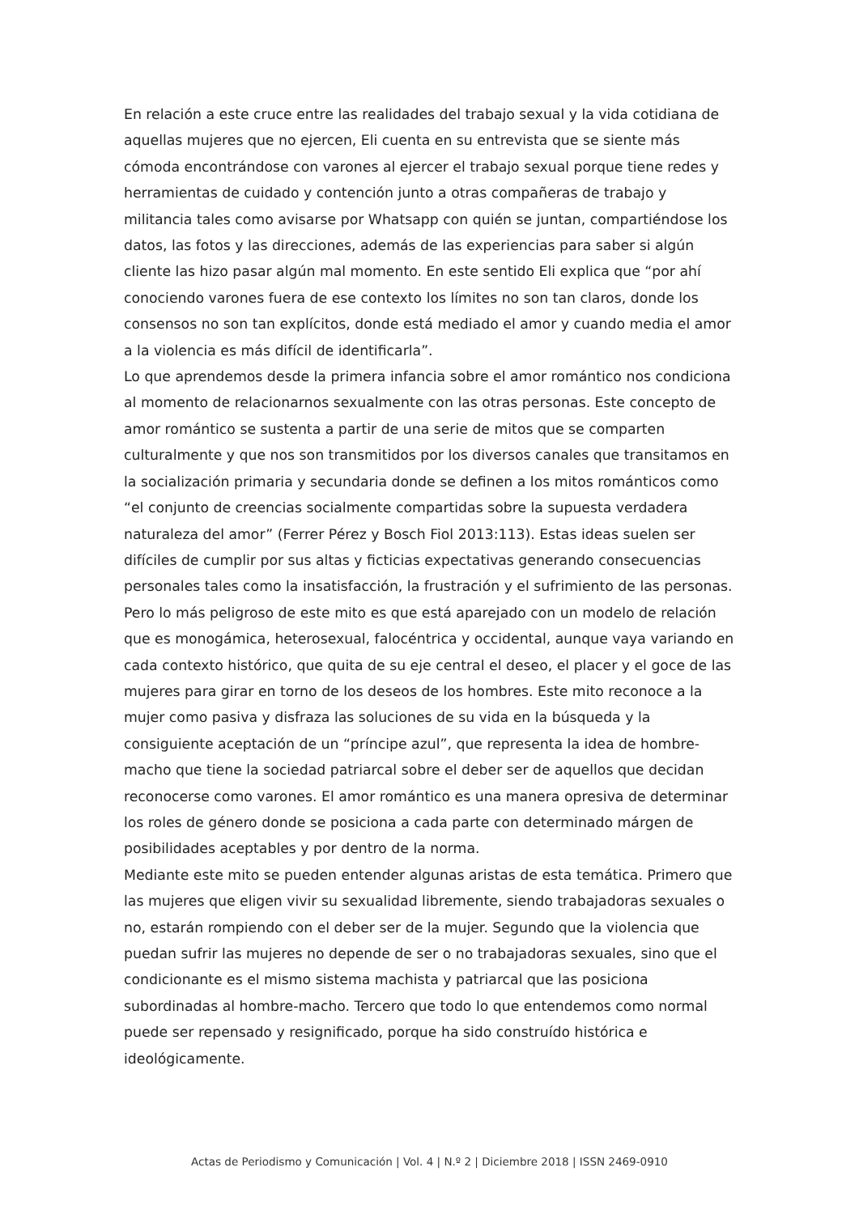En relación a este cruce entre las realidades del trabajo sexual y la vida cotidiana de aquellas mujeres que no ejercen, Eli cuenta en su entrevista que se siente más cómoda encontrándose con varones al ejercer el trabajo sexual porque tiene redes y herramientas de cuidado y contención junto a otras compañeras de trabajo y militancia tales como avisarse por Whatsapp con quién se juntan, compartiéndose los datos, las fotos y las direcciones, además de las experiencias para saber si algún cliente las hizo pasar algún mal momento. En este sentido Eli explica que “por ahí conociendo varones fuera de ese contexto los límites no son tan claros, donde los consensos no son tan explícitos, donde está mediado el amor y cuando media el amor a la violencia es más difícil de identificarla”.
Lo que aprendemos desde la primera infancia sobre el amor romántico nos condiciona al momento de relacionarnos sexualmente con las otras personas. Este concepto de amor romántico se sustenta a partir de una serie de mitos que se comparten culturalmente y que nos son transmitidos por los diversos canales que transitamos en la socialización primaria y secundaria donde se definen a los mitos románticos como “el conjunto de creencias socialmente compartidas sobre la supuesta verdadera naturaleza del amor” (Ferrer Pérez y Bosch Fiol 2013:113). Estas ideas suelen ser difíciles de cumplir por sus altas y ficticias expectativas generando consecuencias personales tales como la insatisfacción, la frustración y el sufrimiento de las personas. Pero lo más peligroso de este mito es que está aparejado con un modelo de relación que es monogámica, heterosexual, falocéntrica y occidental, aunque vaya variando en cada contexto histórico, que quita de su eje central el deseo, el placer y el goce de las mujeres para girar en torno de los deseos de los hombres. Este mito reconoce a la mujer como pasiva y disfraza las soluciones de su vida en la búsqueda y la consiguiente aceptación de un “príncipe azul”, que representa la idea de hombre-macho que tiene la sociedad patriarcal sobre el deber ser de aquellos que decidan reconocerse como varones. El amor romántico es una manera opresiva de determinar los roles de género donde se posiciona a cada parte con determinado márgen de posibilidades aceptables y por dentro de la norma.
Mediante este mito se pueden entender algunas aristas de esta temática. Primero que las mujeres que eligen vivir su sexualidad libremente, siendo trabajadoras sexuales o no, estarán rompiendo con el deber ser de la mujer. Segundo que la violencia que puedan sufrir las mujeres no depende de ser o no trabajadoras sexuales, sino que el condicionante es el mismo sistema machista y patriarcal que las posiciona subordinadas al hombre-macho. Tercero que todo lo que entendemos como normal puede ser repensado y resignificado, porque ha sido construído histórica e ideológicamente.
Actas de Periodismo y Comunicación | Vol. 4 | N.º 2 | Diciembre 2018 | ISSN 2469-0910